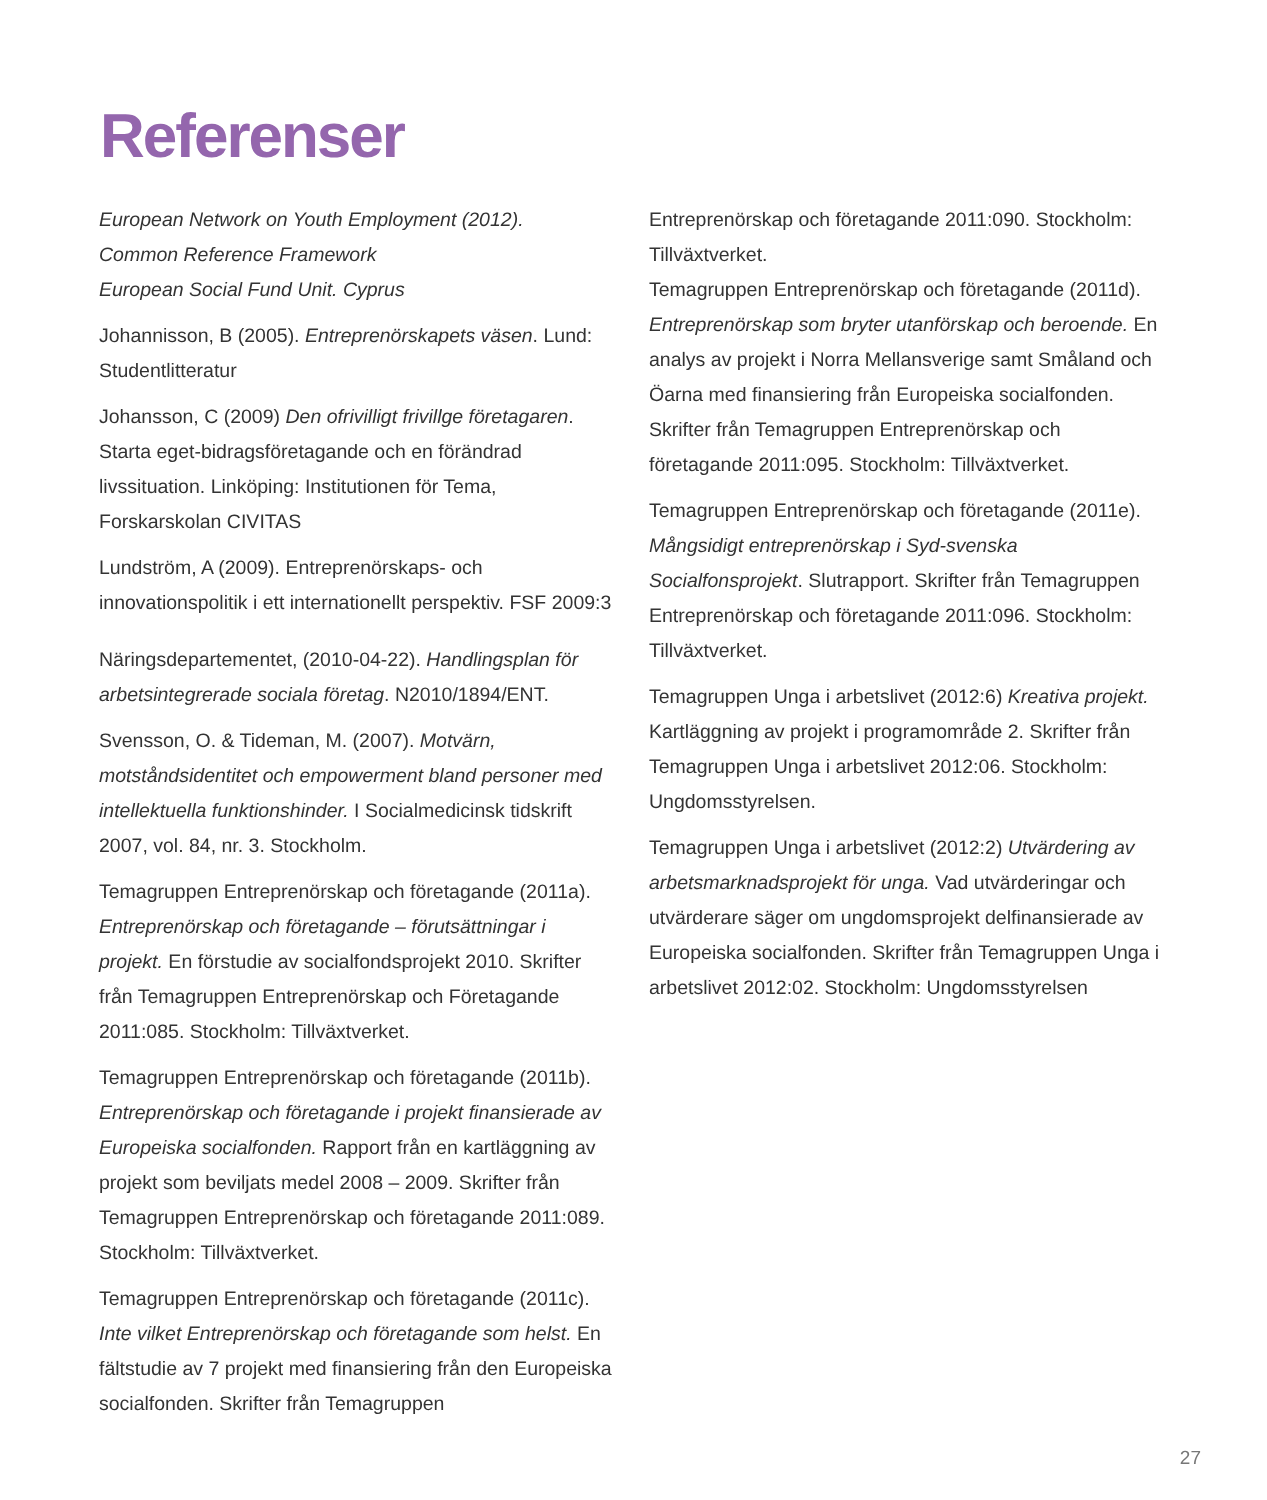Referenser
European Network on Youth Employment (2012).
Common Reference Framework
European Social Fund Unit. Cyprus
Johannisson, B (2005). Entreprenörskapets väsen. Lund: Studentlitteratur
Johansson, C (2009) Den ofrivilligt frivillge företagaren. Starta eget-bidragsföretagande och en förändrad livssituation. Linköping: Institutionen för Tema, Forskarskolan CIVITAS
Lundström, A (2009). Entreprenörskaps- och innovationspolitik i ett internationellt perspektiv. FSF 2009:3
Näringsdepartementet, (2010-04-22). Handlingsplan för arbetsintegrerade sociala företag. N2010/1894/ENT.
Svensson, O. & Tideman, M. (2007). Motvärn, motståndsidentitet och empowerment bland personer med intellektuella funktionshinder. I Socialmedicinsk tidskrift 2007, vol. 84, nr. 3. Stockholm.
Temagruppen Entreprenörskap och företagande (2011a). Entreprenörskap och företagande – förutsättningar i projekt. En förstudie av socialfondsprojekt 2010. Skrifter från Temagruppen Entreprenörskap och Företagande 2011:085. Stockholm: Tillväxtverket.
Temagruppen Entreprenörskap och företagande (2011b). Entreprenörskap och företagande i projekt finansierade av Europeiska socialfonden. Rapport från en kartläggning av projekt som beviljats medel 2008 – 2009. Skrifter från Temagruppen Entreprenörskap och företagande 2011:089. Stockholm: Tillväxtverket.
Temagruppen Entreprenörskap och företagande (2011c). Inte vilket Entreprenörskap och företagande som helst. En fältstudie av 7 projekt med finansiering från den Europeiska socialfonden. Skrifter från Temagruppen
Entreprenörskap och företagande 2011:090. Stockholm: Tillväxtverket.
Temagruppen Entreprenörskap och företagande (2011d). Entreprenörskap som bryter utanförskap och beroende. En analys av projekt i Norra Mellansverige samt Småland och Öarna med finansiering från Europeiska socialfonden. Skrifter från Temagruppen Entreprenörskap och företagande 2011:095. Stockholm: Tillväxtverket.
Temagruppen Entreprenörskap och företagande (2011e). Mångsidigt entreprenörskap i Syd-svenska Socialfonsprojekt. Slutrapport. Skrifter från Temagruppen Entreprenörskap och företagande 2011:096. Stockholm: Tillväxtverket.
Temagruppen Unga i arbetslivet (2012:6) Kreativa projekt. Kartläggning av projekt i programområde 2. Skrifter från Temagruppen Unga i arbetslivet 2012:06. Stockholm: Ungdomsstyrelsen.
Temagruppen Unga i arbetslivet (2012:2) Utvärdering av arbetsmarknadsprojekt för unga. Vad utvärderingar och utvärderare säger om ungdomsprojekt delfinansierade av Europeiska socialfonden. Skrifter från Temagruppen Unga i arbetslivet 2012:02. Stockholm: Ungdomsstyrelsen
27